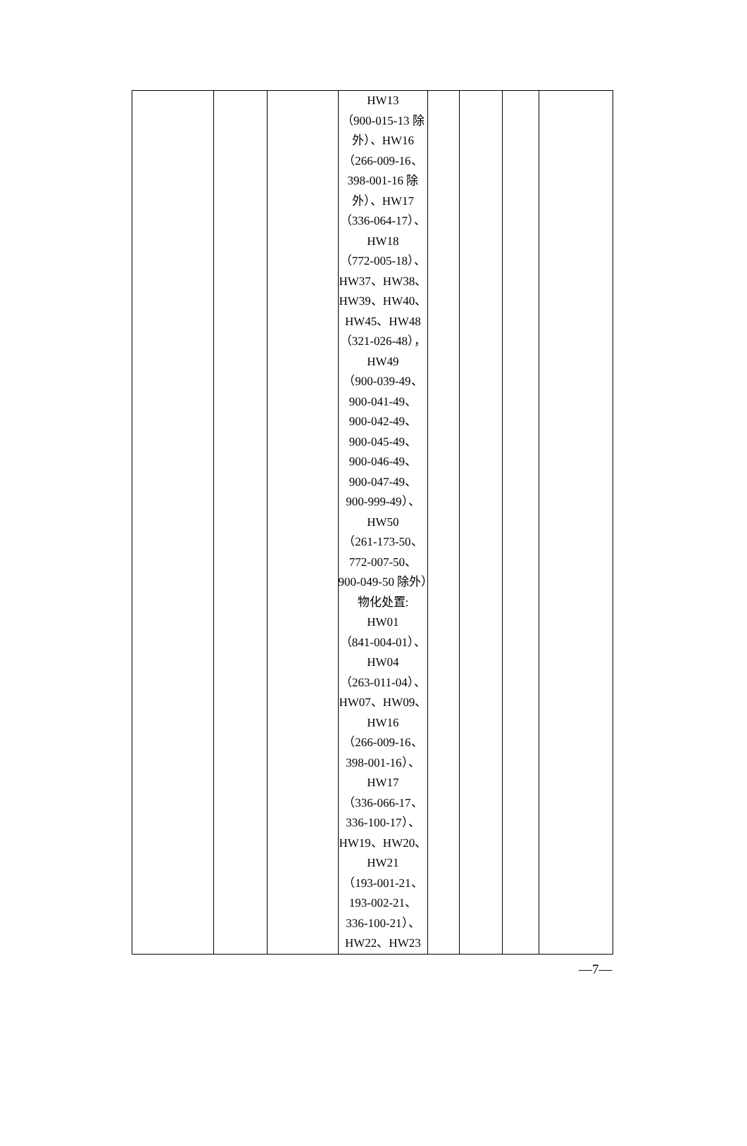| | | | HW13 （900-015-13 除外）、HW16 （266-009-16、398-001-16 除外）、HW17 （336-064-17）、 HW18 （772-005-18）、 HW37、HW38、 HW39、HW40、 HW45、HW48 （321-026-48）， HW49 （900-039-49、 900-041-49、 900-042-49、 900-045-49、 900-046-49、 900-047-49、 900-999-49）、 HW50 （261-173-50、 772-007-50、 900-049-50 除外）物化处置: HW01 （841-004-01）、 HW04 （263-011-04）、 HW07、HW09、 HW16 （266-009-16、 398-001-16）、 HW17 （336-066-17、 336-100-17）、 HW19、HW20、 HW21 （193-001-21、 193-002-21、 336-100-21）、 HW22、HW23 | | | | |
—7—